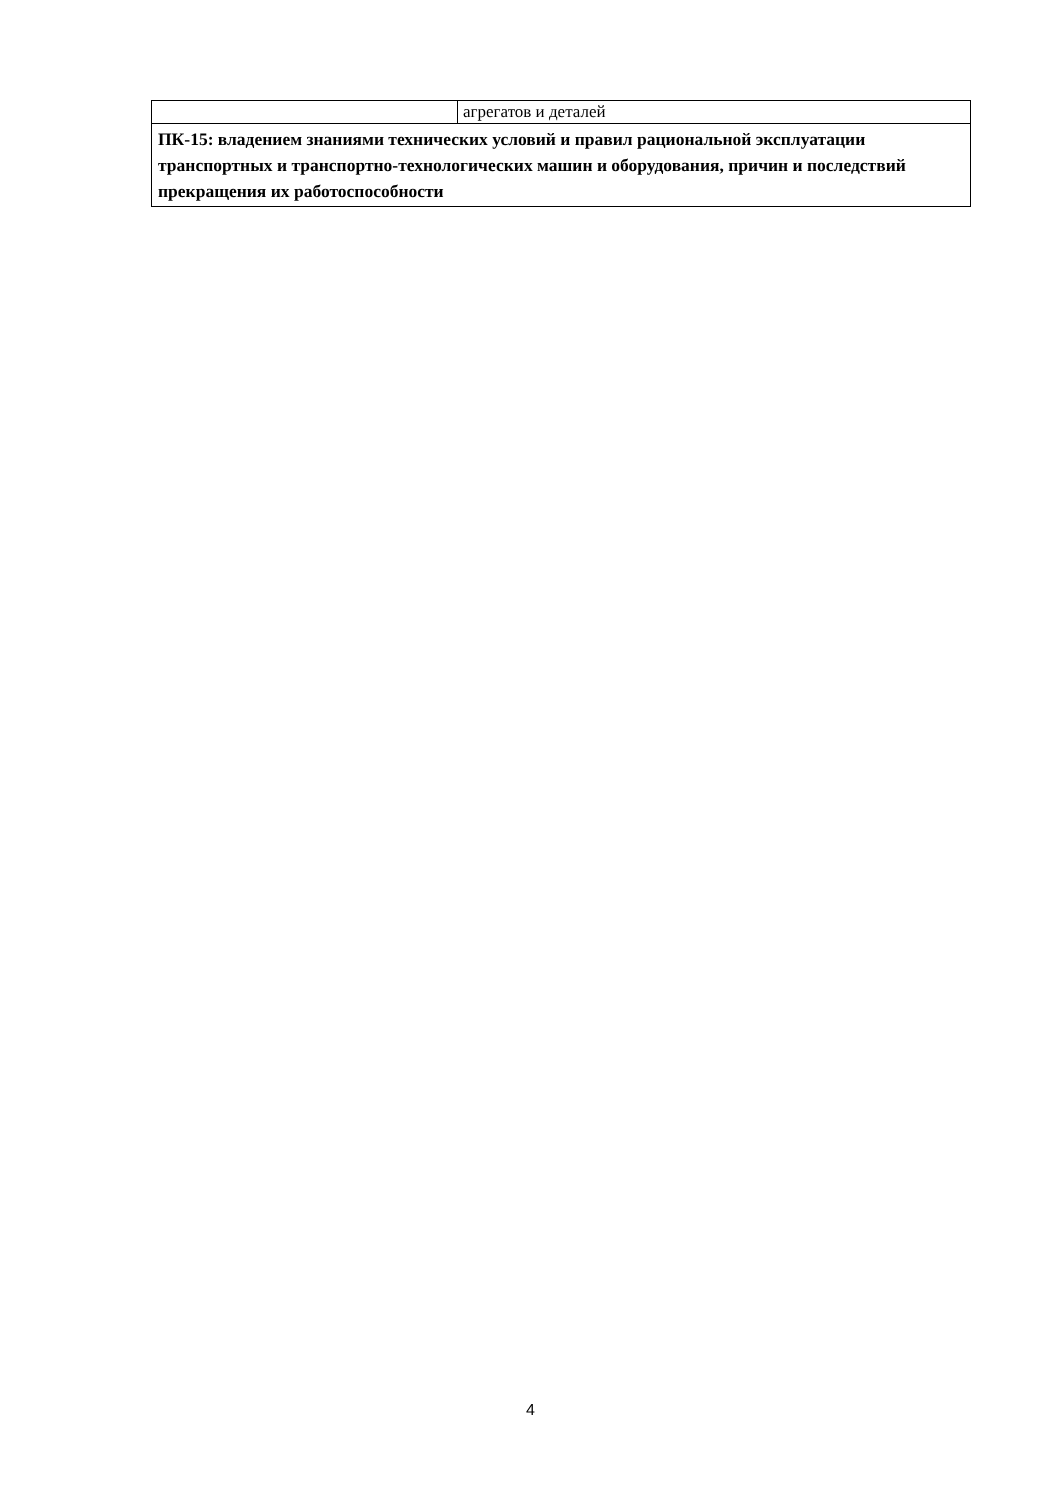| | агрегатов и деталей |
| ПК-15: владением знаниями технических условий и правил рациональной эксплуатации транспортных и транспортно-технологических машин и оборудования, причин и последствий прекращения их работоспособности | |
4